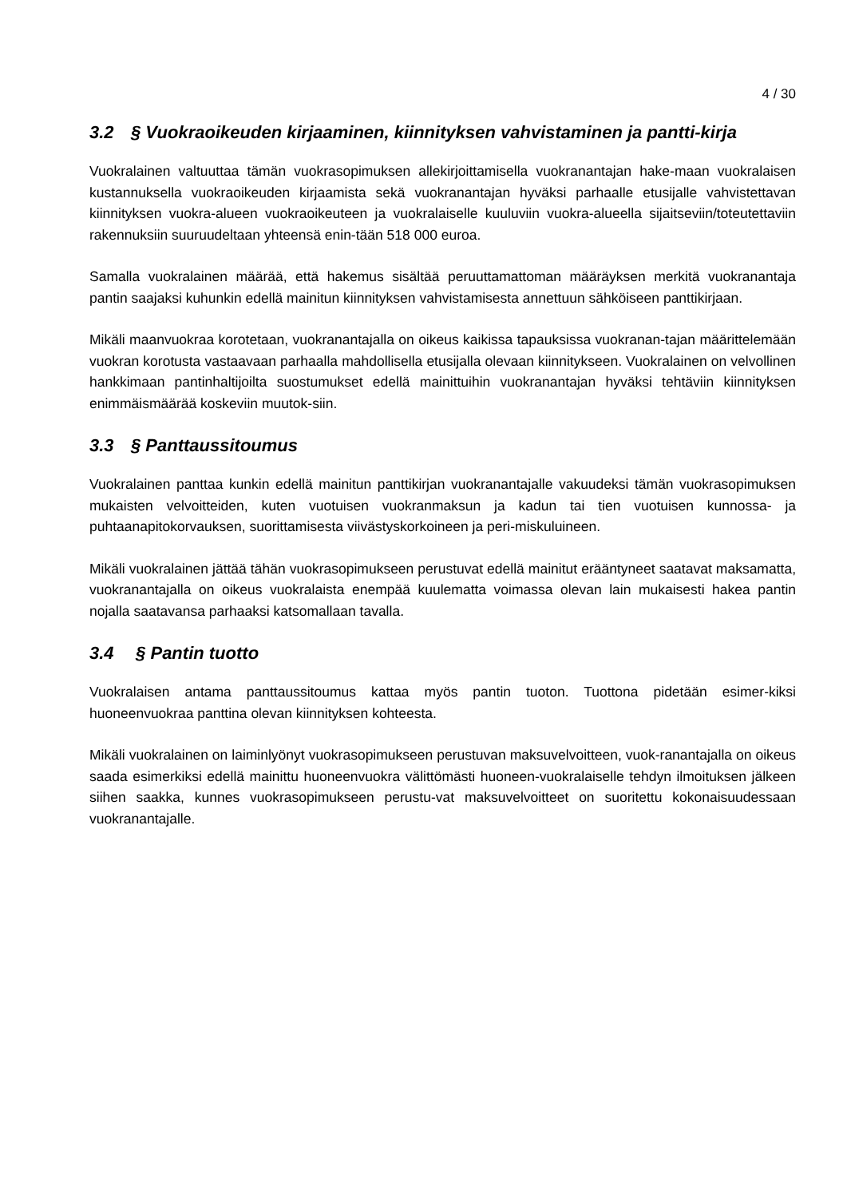4 / 30
3.2 § Vuokraoikeuden kirjaaminen, kiinnityksen vahvistaminen ja pantti-kirja
Vuokralainen valtuuttaa tämän vuokrasopimuksen allekirjoittamisella vuokranantajan hake-maan vuokralaisen kustannuksella vuokraoikeuden kirjaamista sekä vuokranantajan hyväksi parhaalle etusijalle vahvistettavan kiinnityksen vuokra-alueen vuokraoikeuteen ja vuokralaiselle kuuluviin vuokra-alueella sijaitseviin/toteutettaviin rakennuksiin suuruudeltaan yhteensä enin-tään 518 000 euroa.
Samalla vuokralainen määrää, että hakemus sisältää peruuttamattoman määräyksen merkitä vuokranantaja pantin saajaksi kuhunkin edellä mainitun kiinnityksen vahvistamisesta annettuun sähköiseen panttikirjaan.
Mikäli maanvuokraa korotetaan, vuokranantajalla on oikeus kaikissa tapauksissa vuokranan-tajan määrittelemään vuokran korotusta vastaavaan parhaalla mahdollisella etusijalla olevaan kiinnitykseen. Vuokralainen on velvollinen hankkimaan pantinhaltijoilta suostumukset edellä mainittuihin vuokranantajan hyväksi tehtäviin kiinnityksen enimmäismäärää koskeviin muutok-siin.
3.3 § Panttaussitoumus
Vuokralainen panttaa kunkin edellä mainitun panttikirjan vuokranantajalle vakuudeksi tämän vuokrasopimuksen mukaisten velvoitteiden, kuten vuotuisen vuokranmaksun ja kadun tai tien vuotuisen kunnossa- ja puhtaanapitokorvauksen, suorittamisesta viivästyskorkoineen ja peri-miskuluineen.
Mikäli vuokralainen jättää tähän vuokrasopimukseen perustuvat edellä mainitut erääntyneet saatavat maksamatta, vuokranantajalla on oikeus vuokralaista enempää kuulematta voimassa olevan lain mukaisesti hakea pantin nojalla saatavansa parhaaksi katsomallaan tavalla.
3.4 § Pantin tuotto
Vuokralaisen antama panttaussitoumus kattaa myös pantin tuoton. Tuottona pidetään esimer-kiksi huoneenvuokraa panttina olevan kiinnityksen kohteesta.
Mikäli vuokralainen on laiminlyönyt vuokrasopimukseen perustuvan maksuvelvoitteen, vuok-ranantajalla on oikeus saada esimerkiksi edellä mainittu huoneenvuokra välittömästi huoneen-vuokralaiselle tehdyn ilmoituksen jälkeen siihen saakka, kunnes vuokrasopimukseen perustu-vat maksuvelvoitteet on suoritettu kokonaisuudessaan vuokranantajalle.